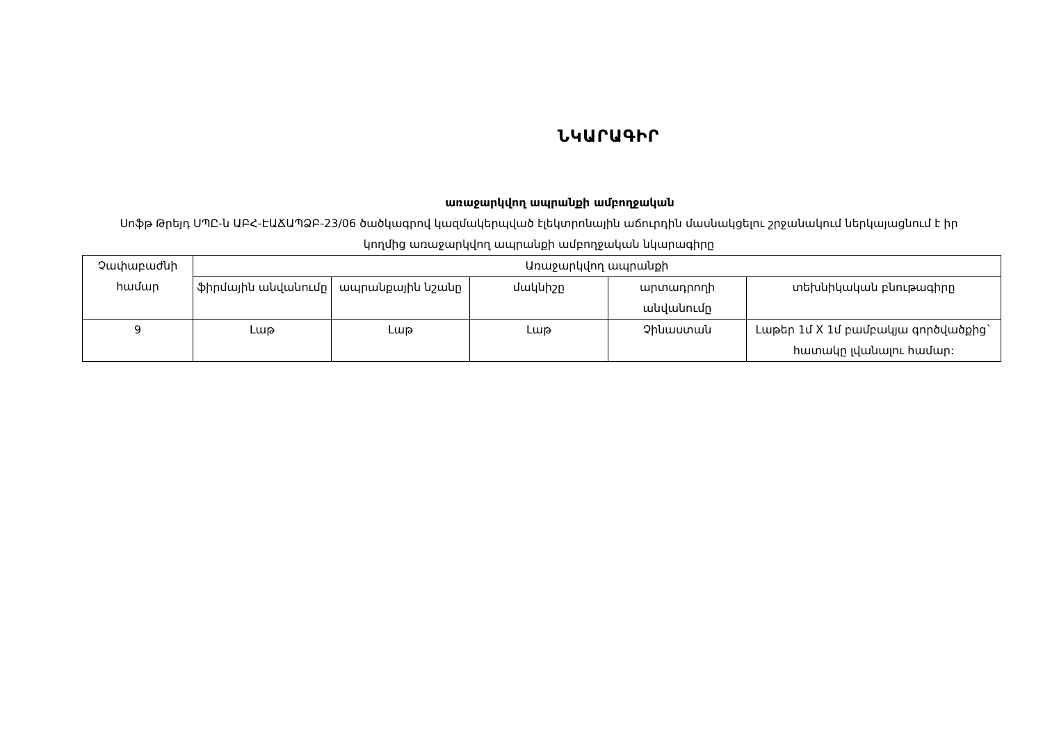ՆԿԱՐԱԳԻՐ
առաջարկվող ապրանքի ամբողջական
Սոֆթ Թրեյդ ՍՊԸ-ն ԱԲՀ-ԷԱՃԱՊՁԲ-23/06 ծածկագրով կազմակերպված էլեկտրոնային աճուրդին մասնակցելու շրջանակում ներկայացնում է իր կողմից առաջարկվող ապրանքի ամբողջական նկարագիրը
| Չափաբաժնի համար | Առաջարկվող ապրանքի | | | | |
| --- | --- | --- | --- | --- | --- |
| | ֆիրմային անվանումը | ապրանքային նշանը | մակնիշը | արտադրողի անվանումը | տեխնիկական բնութագիրը |
| 9 | Լաթ | Լաթ | Լաթ | Չինաստան | Լաթեր 1մ X 1մ բամբակյա գործվածքից` հատակը լվանալու համար: |